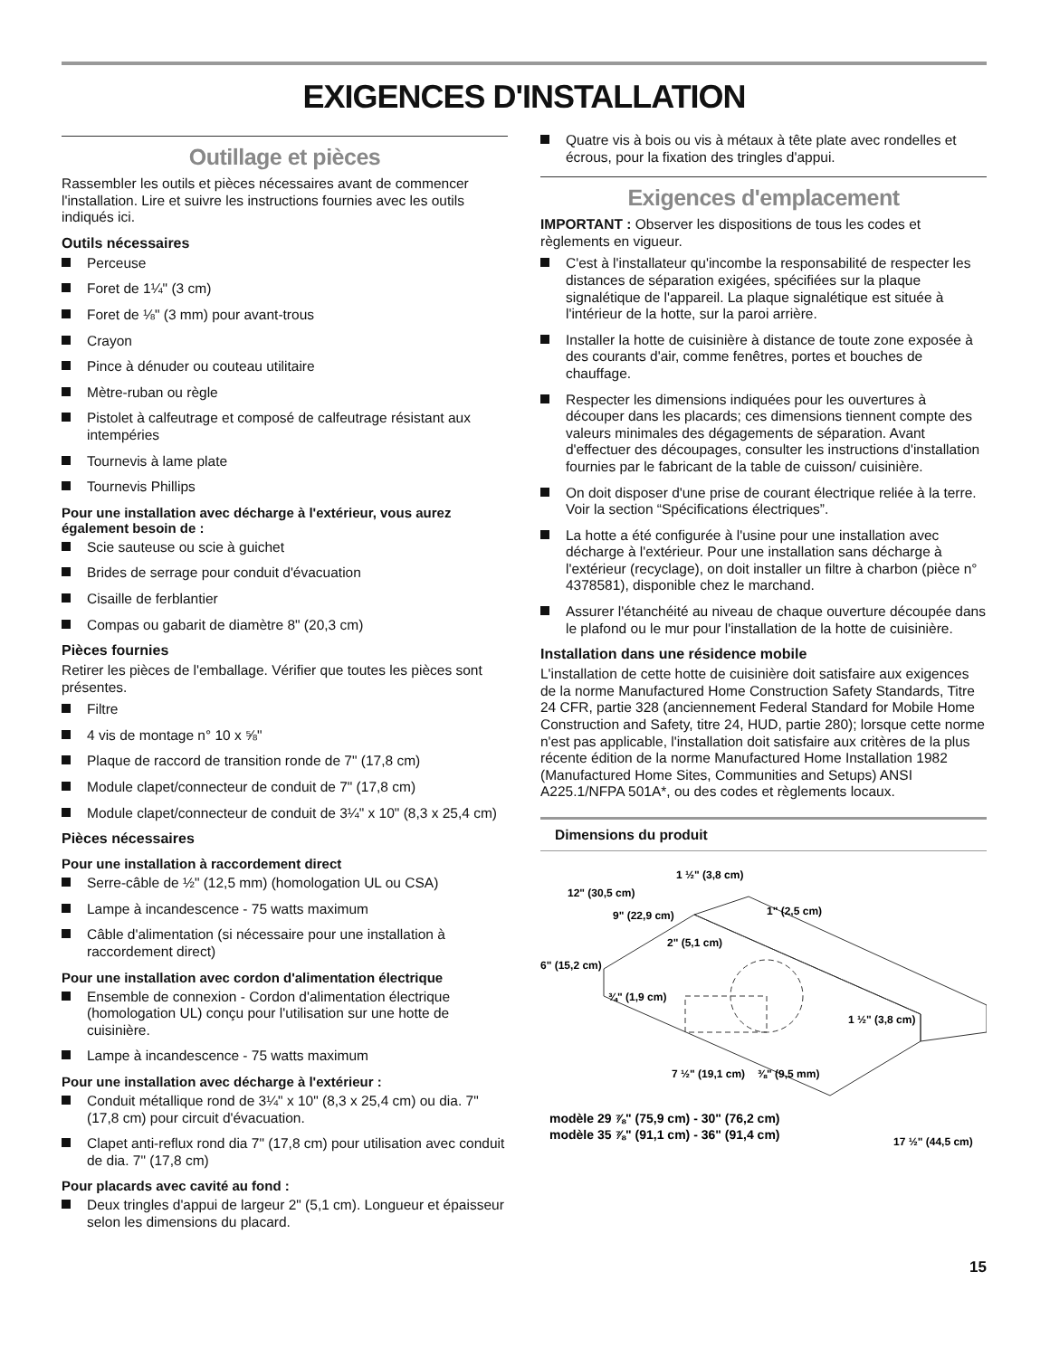EXIGENCES D'INSTALLATION
Outillage et pièces
Rassembler les outils et pièces nécessaires avant de commencer l'installation. Lire et suivre les instructions fournies avec les outils indiqués ici.
Outils nécessaires
Perceuse
Foret de 1¼" (3 cm)
Foret de ⅛" (3 mm) pour avant-trous
Crayon
Pince à dénuder ou couteau utilitaire
Mètre-ruban ou règle
Pistolet à calfeutrage et composé de calfeutrage résistant aux intempéries
Tournevis à lame plate
Tournevis Phillips
Pour une installation avec décharge à l'extérieur, vous aurez également besoin de :
Scie sauteuse ou scie à guichet
Brides de serrage pour conduit d'évacuation
Cisaille de ferblantier
Compas ou gabarit de diamètre 8" (20,3 cm)
Pièces fournies
Retirer les pièces de l'emballage. Vérifier que toutes les pièces sont présentes.
Filtre
4 vis de montage n° 10 x ⅝"
Plaque de raccord de transition ronde de 7" (17,8 cm)
Module clapet/connecteur de conduit de 7" (17,8 cm)
Module clapet/connecteur de conduit de 3¼" x 10" (8,3 x 25,4 cm)
Pièces nécessaires
Pour une installation à raccordement direct
Serre-câble de ½" (12,5 mm) (homologation UL ou CSA)
Lampe à incandescence - 75 watts maximum
Câble d'alimentation (si nécessaire pour une installation à raccordement direct)
Pour une installation avec cordon d'alimentation électrique
Ensemble de connexion - Cordon d'alimentation électrique (homologation UL) conçu pour l'utilisation sur une hotte de cuisinière.
Lampe à incandescence - 75 watts maximum
Pour une installation avec décharge à l'extérieur :
Conduit métallique rond de 3¼" x 10" (8,3 x 25,4 cm) ou dia. 7" (17,8 cm) pour circuit d'évacuation.
Clapet anti-reflux rond dia 7" (17,8 cm) pour utilisation avec conduit de dia. 7" (17,8 cm)
Pour placards avec cavité au fond :
Deux tringles d'appui de largeur 2" (5,1 cm). Longueur et épaisseur selon les dimensions du placard.
Quatre vis à bois ou vis à métaux à tête plate avec rondelles et écrous, pour la fixation des tringles d'appui.
Exigences d'emplacement
IMPORTANT : Observer les dispositions de tous les codes et règlements en vigueur.
C'est à l'installateur qu'incombe la responsabilité de respecter les distances de séparation exigées, spécifiées sur la plaque signalétique de l'appareil. La plaque signalétique est située à l'intérieur de la hotte, sur la paroi arrière.
Installer la hotte de cuisinière à distance de toute zone exposée à des courants d'air, comme fenêtres, portes et bouches de chauffage.
Respecter les dimensions indiquées pour les ouvertures à découper dans les placards; ces dimensions tiennent compte des valeurs minimales des dégagements de séparation. Avant d'effectuer des découpages, consulter les instructions d'installation fournies par le fabricant de la table de cuisson/ cuisinière.
On doit disposer d'une prise de courant électrique reliée à la terre. Voir la section “Spécifications électriques”.
La hotte a été configurée à l'usine pour une installation avec décharge à l'extérieur. Pour une installation sans décharge à l'extérieur (recyclage), on doit installer un filtre à charbon (pièce n° 4378581), disponible chez le marchand.
Assurer l'étanchéité au niveau de chaque ouverture découpée dans le plafond ou le mur pour l'installation de la hotte de cuisinière.
Installation dans une résidence mobile
L'installation de cette hotte de cuisinière doit satisfaire aux exigences de la norme Manufactured Home Construction Safety Standards, Titre 24 CFR, partie 328 (anciennement Federal Standard for Mobile Home Construction and Safety, titre 24, HUD, partie 280); lorsque cette norme n'est pas applicable, l'installation doit satisfaire aux critères de la plus récente édition de la norme Manufactured Home Installation 1982 (Manufactured Home Sites, Communities and Setups) ANSI A225.1/NFPA 501A*, ou des codes et règlements locaux.
Dimensions du produit
12" (30,5 cm)
1 ½" (3,8 cm)
1" (2,5 cm)
9" (22,9 cm)
2" (5,1 cm)
6" (15,2 cm)
¾" (1,9 cm)
1 ½" (3,8 cm)
7 ½" (19,1 cm)
⅜" (9,5 mm)
modèle 29 ⅞" (75,9 cm) - 30" (76,2 cm)
modèle 35 ⅞" (91,1 cm) - 36" (91,4 cm)
17 ½" (44,5 cm)
15